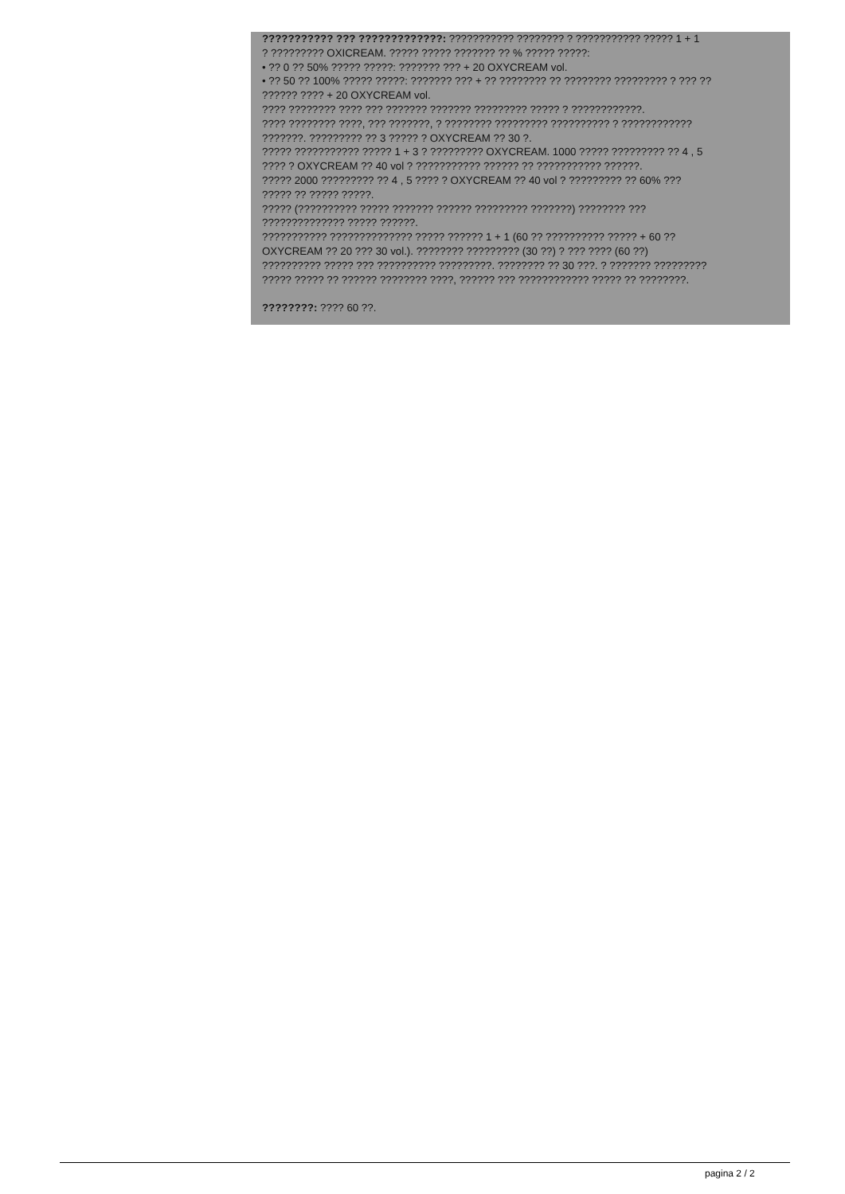??????????? ??? ?????????????: ??????????? ???????? ? ??????????? ????? 1 + 1
? ????????? OXICREAM. ????? ????? ??????? ?? % ????? ?????:
• ?? 0 ?? 50% ????? ?????: ??????? ??? + 20 OXYCREAM vol.
• ?? 50 ?? 100% ????? ?????: ??????? ??? + ?? ???????? ?? ???????? ????????? ? ??? ??
?????? ???? + 20 OXYCREAM vol.
???? ???????? ???? ??? ??????? ??????? ????????? ????? ? ????????????.
???? ???????? ????, ??? ???????, ? ???????? ????????? ?????????? ? ????????????
???????. ????????? ?? 3 ????? ? OXYCREAM ?? 30 ?.
????? ??????????? ????? 1 + 3 ? ????????? OXYCREAM. 1000 ????? ????????? ?? 4 , 5
???? ? OXYCREAM ?? 40 vol ? ??????????? ?????? ?? ??????????? ??????.
????? 2000 ????????? ?? 4 , 5 ???? ? OXYCREAM ?? 40 vol ? ????????? ?? 60% ???
????? ?? ????? ?????.
????? (?????????? ????? ??????? ?????? ????????? ???????) ???????? ???
?????????????? ????? ??????.
??????????? ?????????????? ????? ?????? 1 + 1 (60 ?? ?????????? ????? + 60 ??
OXYCREAM ?? 20 ??? 30 vol.). ???????? ????????? (30 ??) ? ??? ???? (60 ??)
?????????? ????? ??? ?????????? ?????????. ???????? ?? 30 ???. ? ??????? ?????????
????? ????? ?? ?????? ???????? ????, ?????? ??? ???????????? ????? ?? ????????.
????????: ???? 60 ??.
pagina 2 / 2